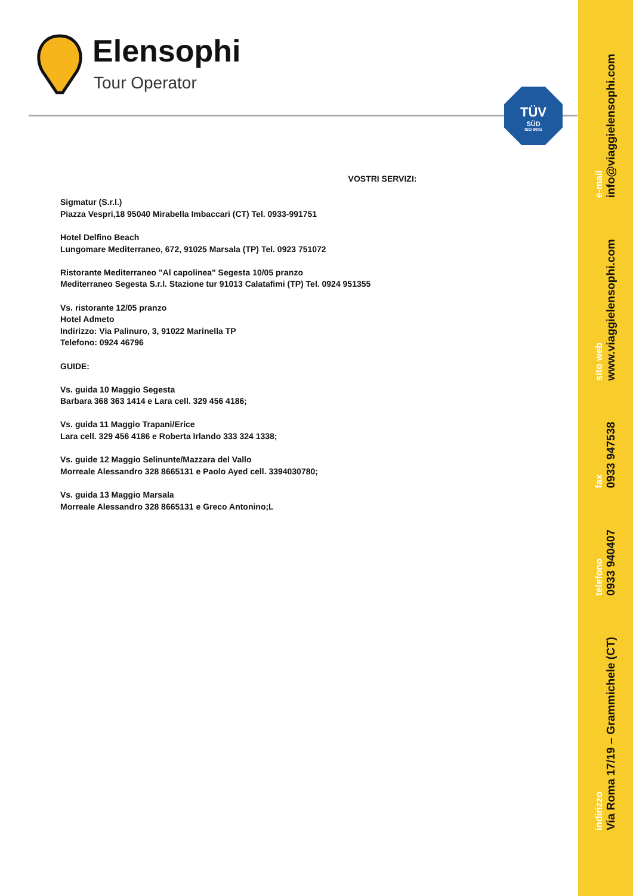indirizzo
Via Roma 17/19 – Grammichele (CT) telefono
0933 940407 fax
0933 947538 sito web
www.viaggielensophi.com e-mail
info@viaggielensophi.com
Elensophi
Tour Operator
TÜV
SÜD
ISO 9001
VOSTRI SERVIZI:
Sigmatur (S.r.l.)
Piazza Vespri,18 95040 Mirabella Imbaccari (CT) Tel. 0933-991751
Hotel Delfino Beach
Lungomare Mediterraneo, 672, 91025 Marsala (TP) Tel. 0923 751072
Ristorante Mediterraneo "Al capolinea" Segesta 10/05 pranzo
Mediterraneo Segesta S.r.l. Stazione tur 91013 Calatafimi (TP) Tel. 0924 951355
Vs. ristorante 12/05 pranzo
Hotel Admeto
Indirizzo: Via Palinuro, 3, 91022 Marinella TP
Telefono: 0924 46796
GUIDE:
Vs. guida 10 Maggio Segesta
Barbara 368 363 1414 e Lara cell. 329 456 4186;
Vs. guida 11 Maggio Trapani/Erice
Lara cell. 329 456 4186 e Roberta Irlando 333 324 1338;
Vs. guide 12 Maggio Selinunte/Mazzara del Vallo
Morreale Alessandro 328 8665131 e Paolo Ayed cell. 3394030780;
Vs. guida 13 Maggio Marsala
Morreale Alessandro 328 8665131 e Greco Antonino;L